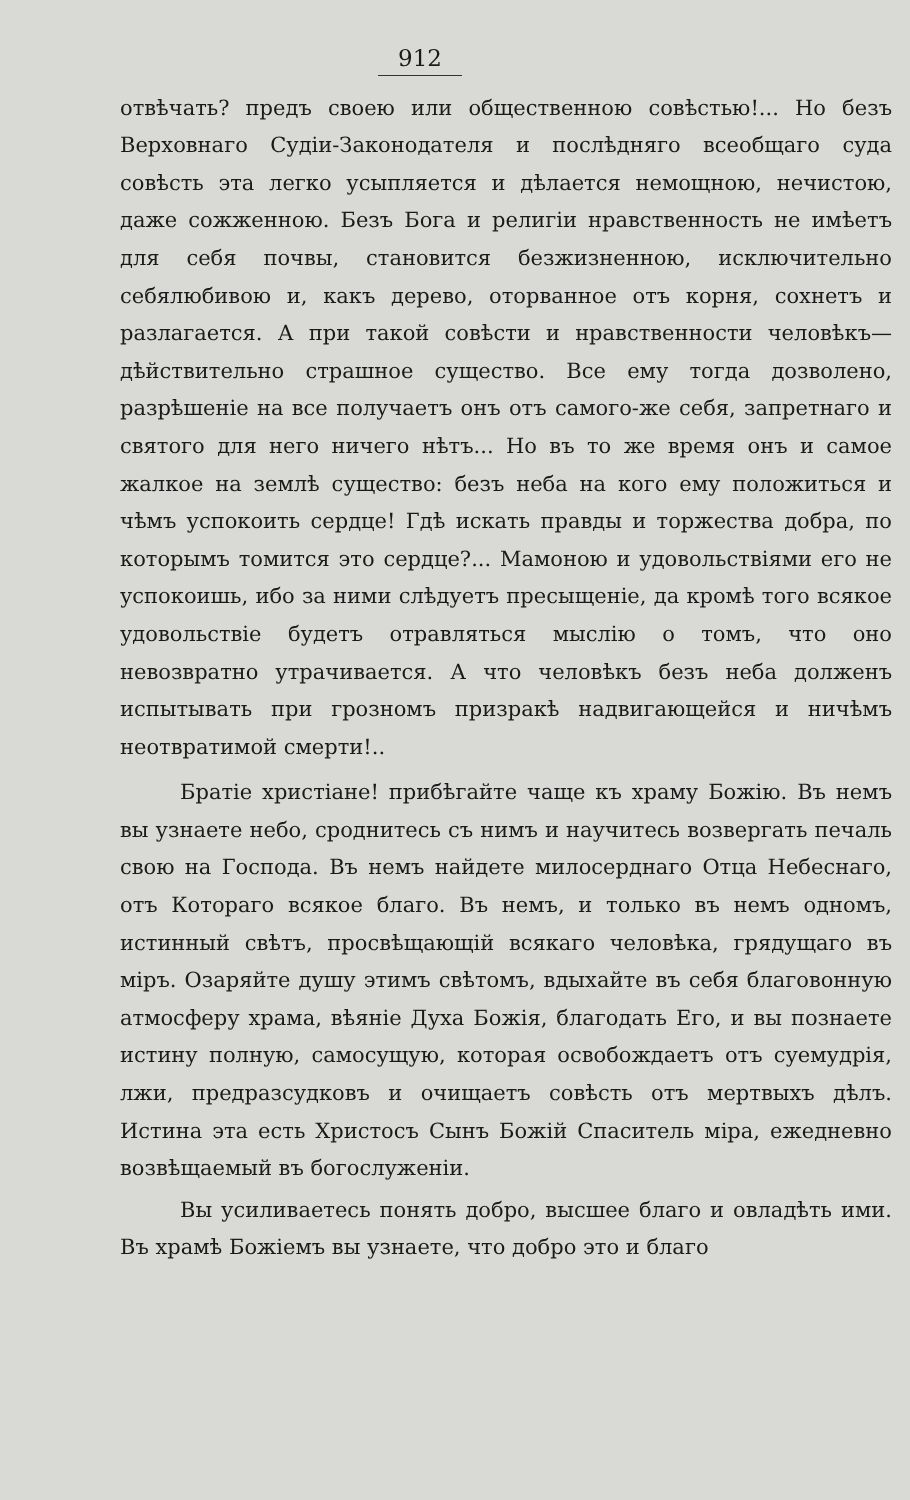912
отвѣчать? предъ своею или общественною совѣстью!... Но безъ Верховнаго Судіи-Законодателя и послѣдняго всеобщаго суда совѣсть эта легко усыпляется и дѣлается немощною, нечистою, даже сожженною. Безъ Бога и религіи нравственность не имѣетъ для себя почвы, становится безжизненною, исключительно себялюбивою и, какъ дерево, оторванное отъ корня, сохнетъ и разлагается. А при такой совѣсти и нравственности человѣкъ—дѣйствительно страшное существо. Все ему тогда дозволено, разрѣшеніе на все получаетъ онъ отъ самого-же себя, запретнаго и святого для него ничего нѣтъ... Но въ то же время онъ и самое жалкое на землѣ существо: безъ неба на кого ему положиться и чѣмъ успокоить сердце! Гдѣ искать правды и торжества добра, по которымъ томится это сердце?... Мамоною и удовольствіями его не успокоишь, ибо за ними слѣдуетъ пресыщеніе, да кромѣ того всякое удовольствіе будетъ отравляться мыслію о томъ, что оно невозвратно утрачивается. А что человѣкъ безъ неба долженъ испытывать при грозномъ призракѣ надвигающейся и ничѣмъ неотвратимой смерти!..
Братіе христіане! прибѣгайте чаще къ храму Божію. Въ немъ вы узнаете небо, сроднитесь съ нимъ и научитесь возвергать печаль свою на Господа. Въ немъ найдете милосерднаго Отца Небеснаго, отъ Котораго всякое благо. Въ немъ, и только въ немъ одномъ, истинный свѣтъ, просвѣщающій всякаго человѣка, грядущаго въ міръ. Озаряйте душу этимъ свѣтомъ, вдыхайте въ себя благовонную атмосферу храма, вѣяніе Духа Божія, благодать Его, и вы познаете истину полную, самосущую, которая освобождаетъ отъ суемудрія, лжи, предразсудковъ и очищаетъ совѣсть отъ мертвыхъ дѣлъ. Истина эта есть Христосъ Сынъ Божій Спаситель міра, ежедневно возвѣщаемый въ богослуженіи.
Вы усиливаетесь понять добро, высшее благо и овладѣть ими. Въ храмѣ Божіемъ вы узнаете, что добро это и благо